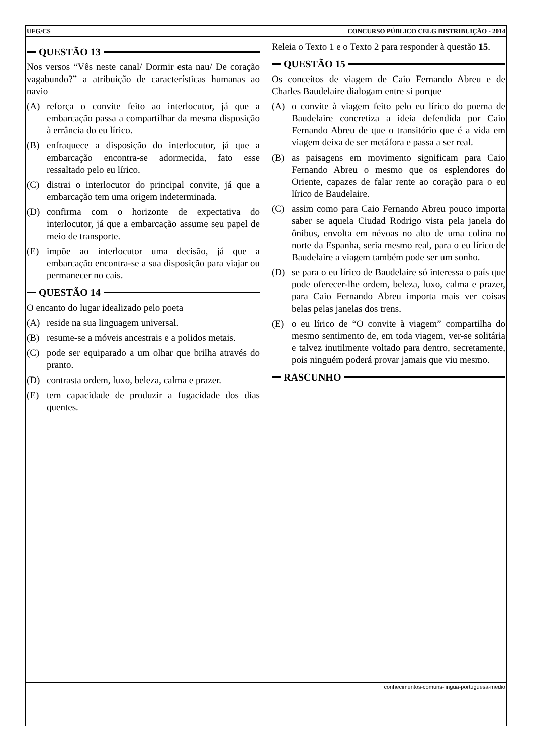UFG/CS CONCURSO PÚBLICO CELG DISTRIBUIÇÃO - 2014
QUESTÃO 13
Nos versos “Vês neste canal/ Dormir esta nau/ De coração vagabundo?” a atribuição de características humanas ao navio
(A) reforça o convite feito ao interlocutor, já que a embarcação passa a compartilhar da mesma disposição à errância do eu lírico.
(B) enfraquece a disposição do interlocutor, já que a embarcação encontra-se adormecida, fato esse ressaltado pelo eu lírico.
(C) distrai o interlocutor do principal convite, já que a embarcação tem uma origem indeterminada.
(D) confirma com o horizonte de expectativa do interlocutor, já que a embarcação assume seu papel de meio de transporte.
(E) impõe ao interlocutor uma decisão, já que a embarcação encontra-se a sua disposição para viajar ou permanecer no cais.
QUESTÃO 14
O encanto do lugar idealizado pelo poeta
(A) reside na sua linguagem universal.
(B) resume-se a móveis ancestrais e a polidos metais.
(C) pode ser equiparado a um olhar que brilha através do pranto.
(D) contrasta ordem, luxo, beleza, calma e prazer.
(E) tem capacidade de produzir a fugacidade dos dias quentes.
Releia o Texto 1 e o Texto 2 para responder à questão 15.
QUESTÃO 15
Os conceitos de viagem de Caio Fernando Abreu e de Charles Baudelaire dialogam entre si porque
(A) o convite à viagem feito pelo eu lírico do poema de Baudelaire concretiza a ideia defendida por Caio Fernando Abreu de que o transitório que é a vida em viagem deixa de ser metáfora e passa a ser real.
(B) as paisagens em movimento significam para Caio Fernando Abreu o mesmo que os esplendores do Oriente, capazes de falar rente ao coração para o eu lírico de Baudelaire.
(C) assim como para Caio Fernando Abreu pouco importa saber se aquela Ciudad Rodrigo vista pela janela do ônibus, envolta em névoas no alto de uma colina no norte da Espanha, seria mesmo real, para o eu lírico de Baudelaire a viagem também pode ser um sonho.
(D) se para o eu lírico de Baudelaire só interessa o país que pode oferecer-lhe ordem, beleza, luxo, calma e prazer, para Caio Fernando Abreu importa mais ver coisas belas pelas janelas dos trens.
(E) o eu lírico de “O convite à viagem” compartilha do mesmo sentimento de, em toda viagem, ver-se solitária e talvez inutilmente voltado para dentro, secretamente, pois ninguém poderá provar jamais que viu mesmo.
RASCUNHO
conhecimentos-comuns-lingua-portuguesa-medio